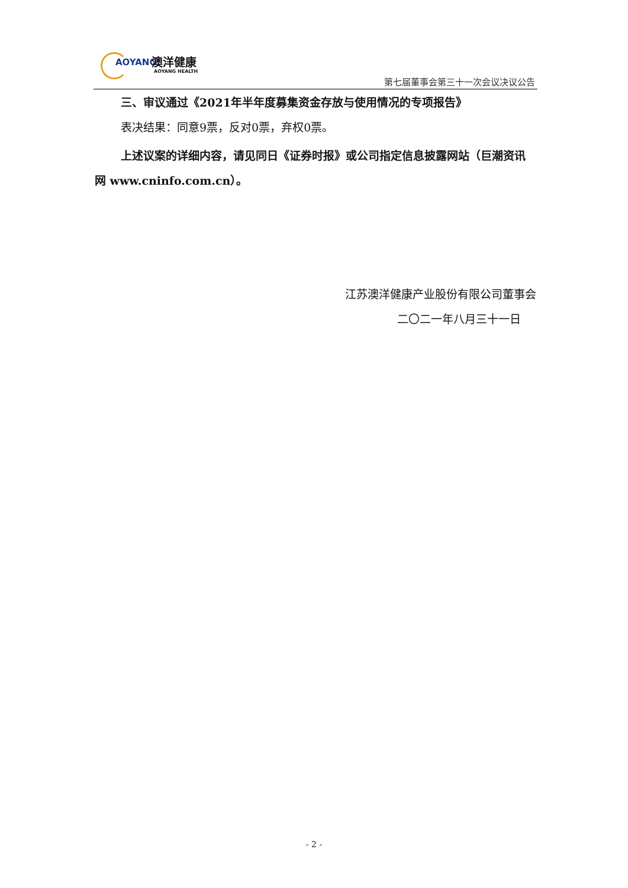AOYANG 澳洋健康
AOYANG HEALTH
第七届董事会第三十一次会议决议公告
三、审议通过《2021年半年度募集资金存放与使用情况的专项报告》
表决结果：同意9票，反对0票，弃权0票。
上述议案的详细内容，请见同日《证券时报》或公司指定信息披露网站（巨潮资讯网 www.cninfo.com.cn）。
江苏澳洋健康产业股份有限公司董事会
二〇二一年八月三十一日
- 2 -